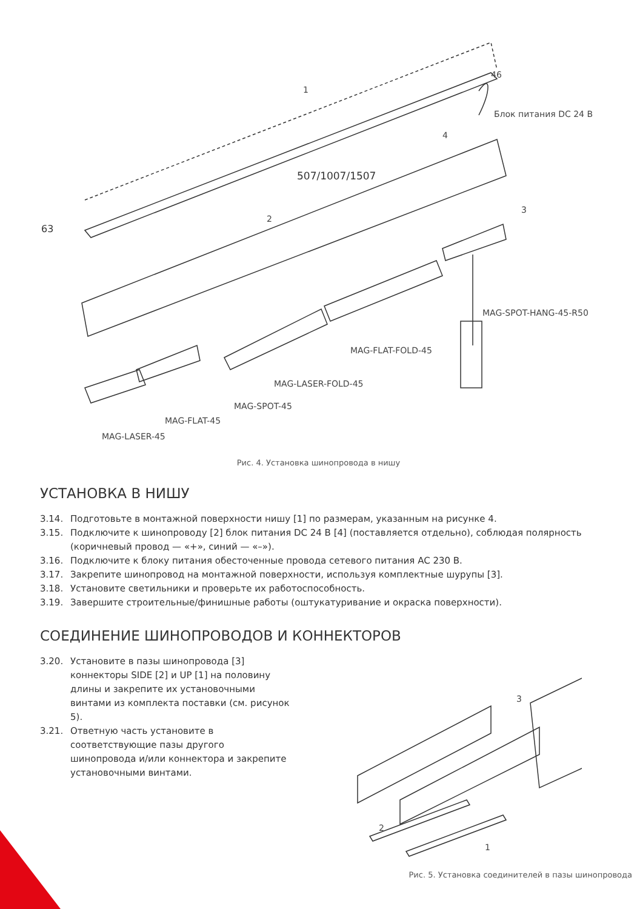1
46
Блок питания DC 24 В
4
507/1007/1507
3
63
2
MAG-SPOT-HANG-45-R50
MAG-FLAT-FOLD-45
MAG-LASER-FOLD-45
MAG-SPOT-45
MAG-FLAT-45
MAG-LASER-45
Рис. 4. Установка шинопровода в нишу
УСТАНОВКА В НИШУ
3.14. Подготовьте в монтажной поверхности нишу [1] по размерам, указанным на рисунке 4.
3.15. Подключите к шинопроводу [2] блок питания DC 24 В [4] (поставляется отдельно), соблюдая полярность (коричневый провод — «+», синий — «–»).
3.16. Подключите к блоку питания обесточенные провода сетевого питания AC 230 В.
3.17. Закрепите шинопровод на монтажной поверхности, используя комплектные шурупы [3].
3.18. Установите светильники и проверьте их работоспособность.
3.19. Завершите строительные/финишные работы (оштукатуривание и окраска поверхности).
СОЕДИНЕНИЕ ШИНОПРОВОДОВ И КОННЕКТОРОВ
3.20. Установите в пазы шинопровода [3] коннекторы SIDE [2] и UP [1] на половину длины и закрепите их установочными винтами из комплекта поставки (см. рисунок 5).
3.21. Ответную часть установите в соответствующие пазы другого шинопровода и/или коннектора и закрепите установочными винтами.
3
2
1
Рис. 5. Установка соединителей в пазы шинопровода